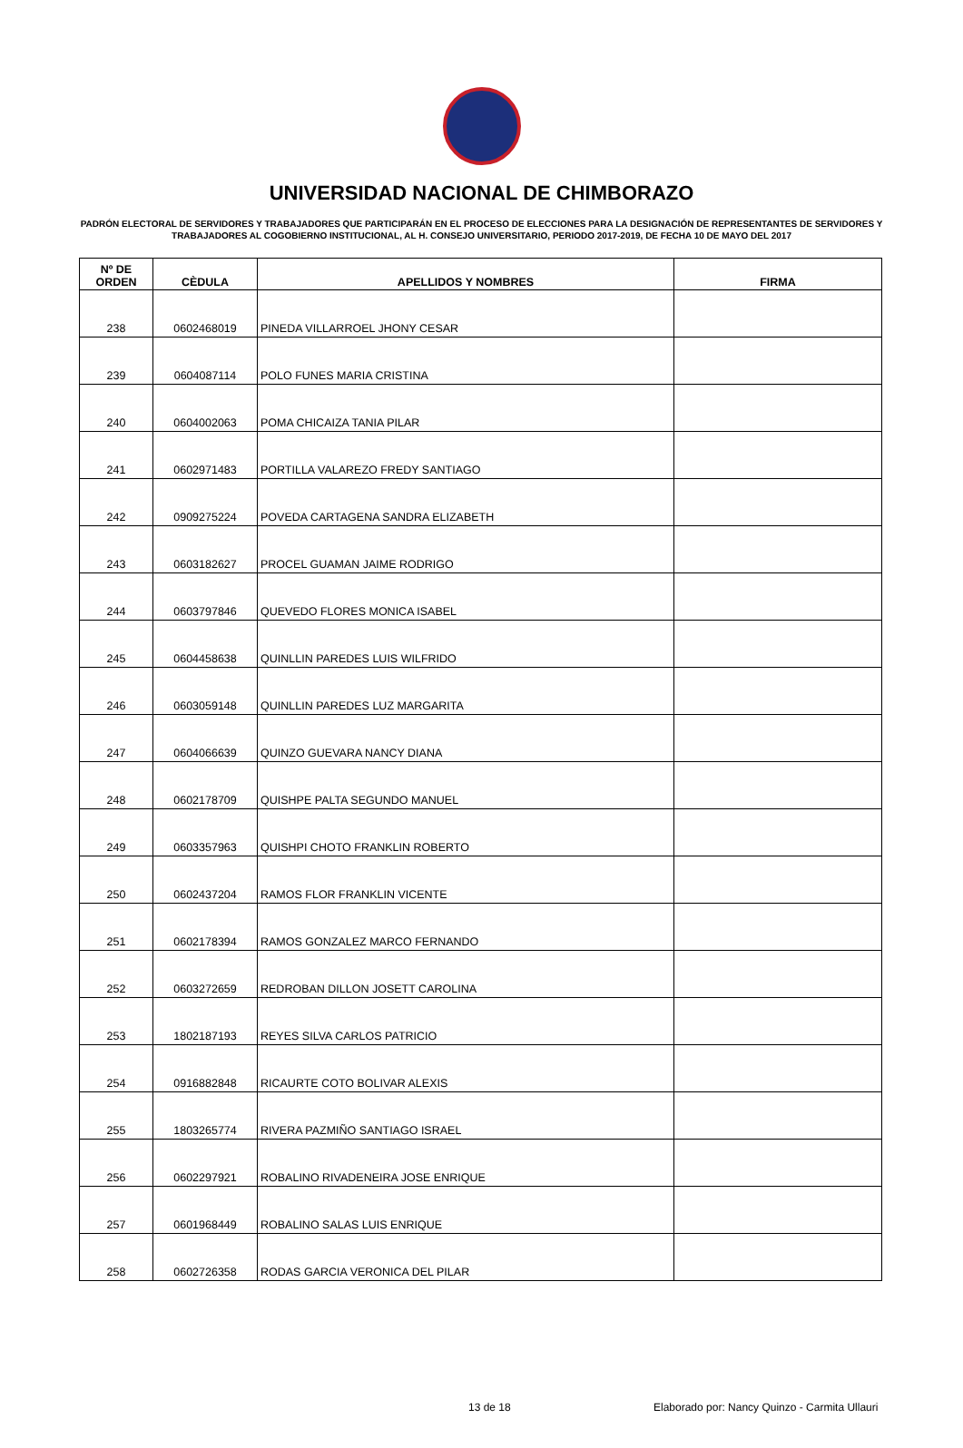UNIVERSIDAD NACIONAL DE CHIMBORAZO
PADRÓN ELECTORAL DE SERVIDORES Y TRABAJADORES QUE PARTICIPARÁN EN EL PROCESO DE ELECCIONES PARA LA DESIGNACIÓN DE REPRESENTANTES DE SERVIDORES Y TRABAJADORES AL COGOBIERNO INSTITUCIONAL, AL H. CONSEJO UNIVERSITARIO, PERIODO 2017-2019, DE FECHA 10 DE MAYO DEL 2017
| Nº DE ORDEN | CÈDULA | APELLIDOS Y NOMBRES | FIRMA |
| --- | --- | --- | --- |
| 238 | 0602468019 | PINEDA VILLARROEL JHONY CESAR | |
| 239 | 0604087114 | POLO FUNES MARIA CRISTINA | |
| 240 | 0604002063 | POMA CHICAIZA TANIA PILAR | |
| 241 | 0602971483 | PORTILLA VALAREZO FREDY SANTIAGO | |
| 242 | 0909275224 | POVEDA CARTAGENA SANDRA ELIZABETH | |
| 243 | 0603182627 | PROCEL GUAMAN JAIME RODRIGO | |
| 244 | 0603797846 | QUEVEDO FLORES MONICA ISABEL | |
| 245 | 0604458638 | QUINLLIN PAREDES LUIS WILFRIDO | |
| 246 | 0603059148 | QUINLLIN PAREDES LUZ MARGARITA | |
| 247 | 0604066639 | QUINZO GUEVARA NANCY DIANA | |
| 248 | 0602178709 | QUISHPE PALTA SEGUNDO MANUEL | |
| 249 | 0603357963 | QUISHPI CHOTO FRANKLIN ROBERTO | |
| 250 | 0602437204 | RAMOS FLOR FRANKLIN VICENTE | |
| 251 | 0602178394 | RAMOS GONZALEZ MARCO FERNANDO | |
| 252 | 0603272659 | REDROBAN DILLON JOSETT CAROLINA | |
| 253 | 1802187193 | REYES SILVA CARLOS PATRICIO | |
| 254 | 0916882848 | RICAURTE COTO BOLIVAR ALEXIS | |
| 255 | 1803265774 | RIVERA PAZMIÑO SANTIAGO ISRAEL | |
| 256 | 0602297921 | ROBALINO RIVADENEIRA JOSE ENRIQUE | |
| 257 | 0601968449 | ROBALINO SALAS LUIS ENRIQUE | |
| 258 | 0602726358 | RODAS GARCIA VERONICA DEL PILAR | |
13 de 18 Elaborado por: Nancy Quinzo - Carmita Ullauri